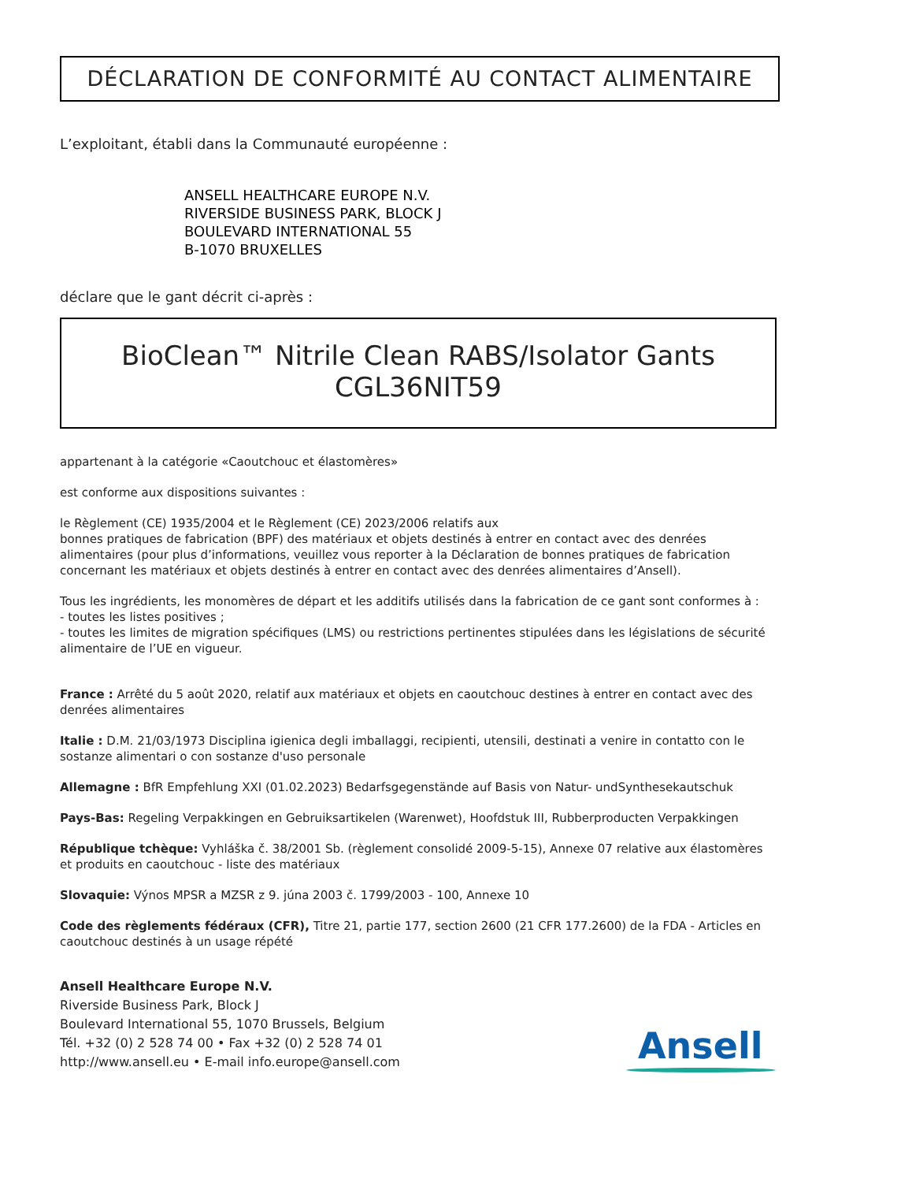DÉCLARATION DE CONFORMITÉ AU CONTACT ALIMENTAIRE
L’exploitant, établi dans la Communauté européenne :
ANSELL HEALTHCARE EUROPE N.V.
RIVERSIDE BUSINESS PARK, BLOCK J
BOULEVARD INTERNATIONAL 55
B-1070 BRUXELLES
déclare que le gant décrit ci-après :
BioClean™ Nitrile Clean RABS/Isolator Gants
CGL36NIT59
appartenant à la catégorie «Caoutchouc et élastomères»
est conforme aux dispositions suivantes :
le Règlement (CE) 1935/2004 et le Règlement (CE) 2023/2006 relatifs aux
bonnes pratiques de fabrication (BPF) des matériaux et objets destinés à entrer en contact avec des denrées alimentaires (pour plus d’informations, veuillez vous reporter à la Déclaration de bonnes pratiques de fabrication concernant les matériaux et objets destinés à entrer en contact avec des denrées alimentaires d’Ansell).
Tous les ingrédients, les monomères de départ et les additifs utilisés dans la fabrication de ce gant sont conformes à :
- toutes les listes positives ;
- toutes les limites de migration spécifiques (LMS) ou restrictions pertinentes stipulées dans les législations de sécurité alimentaire de l’UE en vigueur.
France : Arrêté du 5 août 2020, relatif aux matériaux et objets en caoutchouc destines à entrer en contact avec des denrées alimentaires
Italie : D.M. 21/03/1973 Disciplina igienica degli imballaggi, recipienti, utensili, destinati a venire in contatto con le sostanze alimentari o con sostanze d'uso personale
Allemagne : BfR Empfehlung XXI (01.02.2023) Bedarfsgegenstände auf Basis von Natur- undSynthesekautschuk
Pays-Bas: Regeling Verpakkingen en Gebruiksartikelen (Warenwet), Hoofdstuk III, Rubberproducten Verpakkingen
République tchèque: Vyhláška č. 38/2001 Sb. (règlement consolidé 2009-5-15), Annexe 07 relative aux élastomères et produits en caoutchouc - liste des matériaux
Slovaquie: Výnos MPSR a MZSR z 9. júna 2003 č. 1799/2003 - 100, Annexe 10
Code des règlements fédéraux (CFR), Titre 21, partie 177, section 2600 (21 CFR 177.2600) de la FDA - Articles en caoutchouc destinés à un usage répété
Ansell Healthcare Europe N.V.
Riverside Business Park, Block J
Boulevard International 55, 1070 Brussels, Belgium
Tél. +32 (0) 2 528 74 00 • Fax +32 (0) 2 528 74 01
http://www.ansell.eu • E-mail info.europe@ansell.com
Ansell